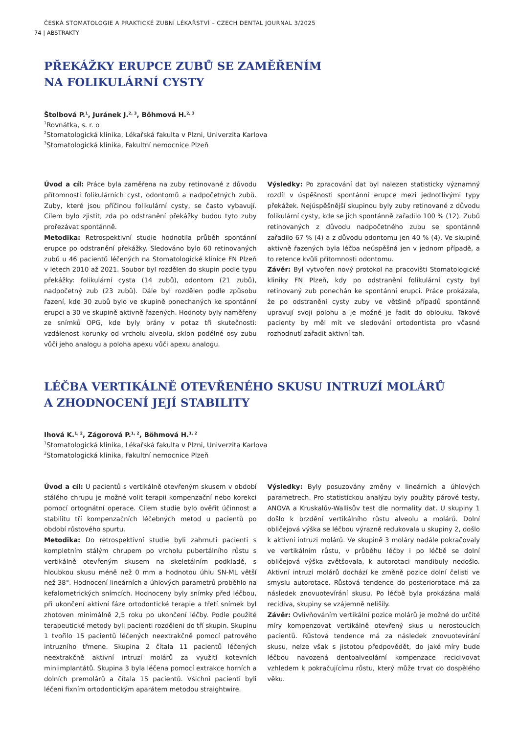ČESKÁ STOMATOLOGIE A PRAKTICKÉ ZUBNÍ LÉKAŘSTVÍ – CZECH DENTAL JOURNAL 3/2025
74 | ABSTRAKTY
PŘEKÁŽKY ERUPCE ZUBŮ SE ZAMĚŘENÍM
NA FOLIKULÁRNÍ CYSTY
Štolbová P.<sup>1</sup>, Juránek J.<sup>2, 3</sup>, Böhmová H.<sup>2, 3</sup>
<sup>1</sup> Rovnátka, s. r. o
<sup>2</sup> Stomatologická klinika, Lékařská fakulta v Plzni, Univerzita Karlova
<sup>3</sup> Stomatologická klinika, Fakultní nemocnice Plzeň
Úvod a cíl: Práce byla zaměřena na zuby retinované z důvodu přítomnosti folikulárních cyst, odontomů a nadpočetných zubů. Zuby, které jsou příčinou folikulární cysty, se často vybavují. Cílem bylo zjistit, zda po odstranění překážky budou tyto zuby prořezávat spontánně.
Metodika: Retrospektivní studie hodnotila průběh spontánní erupce po odstranění překážky. Sledováno bylo 60 retinovaných zubů u 46 pacientů léčených na Stomatologické klinice FN Plzeň v letech 2010 až 2021. Soubor byl rozdělen do skupin podle typu překážky: folikulární cysta (14 zubů), odontom (21 zubů), nadpočetný zub (23 zubů). Dále byl rozdělen podle způsobu řazení, kde 30 zubů bylo ve skupině ponechaných ke spontánní erupci a 30 ve skupině aktivně řazených. Hodnoty byly naměřeny ze snímků OPG, kde byly brány v potaz tři skutečnosti: vzdálenost korunky od vrcholu alveolu, sklon podélné osy zubu vůči jeho analogu a poloha apexu vůči apexu analogu.
Výsledky: Po zpracování dat byl nalezen statisticky významný rozdíl v úspěšnosti spontánní erupce mezi jednotlivými typy překážek. Nejúspěšnější skupinou byly zuby retinované z důvodu folikulární cysty, kde se jich spontánně zařadilo 100 % (12). Zubů retinovaných z důvodu nadpočetného zubu se spontánně zařadilo 67 % (4) a z důvodu odontomu jen 40 % (4). Ve skupině aktivně řazených byla léčba neúspěšná jen v jednom případě, a to retence kvůli přítomnosti odontomu.
Závěr: Byl vytvořen nový protokol na pracovišti Stomatologické kliniky FN Plzeň, kdy po odstranění folikulární cysty byl retinovaný zub ponechán ke spontánní erupci. Práce prokázala, že po odstranění cysty zuby ve většině případů spontánně upravují svoji polohu a je možné je řadit do oblouku. Takové pacienty by měl mít ve sledování ortodontista pro včasné rozhodnutí zařadit aktivní tah.
LÉČBA VERTIKÁLNĚ OTEVŘENÉHO SKUSU INTRUZÍ MOLÁRŮ
A ZHODNOCENÍ JEJÍ STABILITY
Ihová K.<sup>1, 2</sup>, Zágorová P.<sup>1, 2</sup>, Böhmová H.<sup>1, 2</sup>
<sup>1</sup> Stomatologická klinika, Lékařská fakulta v Plzni, Univerzita Karlova
<sup>2</sup> Stomatologická klinika, Fakultní nemocnice Plzeň
Úvod a cíl: U pacientů s vertikálně otevřeným skusem v období stálého chrupu je možné volit terapii kompenzační nebo korekci pomocí ortognátní operace. Cílem studie bylo ověřit účinnost a stabilitu tří kompenzačních léčebných metod u pacientů po období růstového spurtu.
Metodika: Do retrospektivní studie byli zahrnuti pacienti s kompletním stálým chrupem po vrcholu pubertálního růstu s vertikálně otevřeným skusem na skeletálním podkladě, s hloubkou skusu méně než 0 mm a hodnotou úhlu SN-ML větší než 38°. Hodnocení lineárních a úhlových parametrů proběhlo na kefalometrických snímcích. Hodnoceny byly snímky před léčbou, při ukončení aktivní fáze ortodontické terapie a třetí snímek byl zhotoven minimálně 2,5 roku po ukončení léčby. Podle použité terapeutické metody byli pacienti rozděleni do tří skupin. Skupinu 1 tvořilo 15 pacientů léčených neextrakčně pomocí patrového intruzního třmene. Skupina 2 čítala 11 pacientů léčených neextrakčně aktivní intruzí molárů za využití kotevních miniimplantátů. Skupina 3 byla léčena pomocí extrakce horních a dolních premolárů a čítala 15 pacientů. Všichni pacienti byli léčeni fixním ortodontickým aparátem metodou straightwire.
Výsledky: Byly posuzovány změny v lineárních a úhlových parametrech. Pro statistickou analýzu byly použity párové testy, ANOVA a Kruskalův-Wallisův test dle normality dat. U skupiny 1 došlo k brzdění vertikálního růstu alveolu a molárů. Dolní obličejová výška se léčbou výrazně redukovala u skupiny 2, došlo k aktivní intruzi molárů. Ve skupině 3 moláry nadále pokračovaly ve vertikálním růstu, v průběhu léčby i po léčbě se dolní obličejová výška zvětšovala, k autorotaci mandibuly nedošlo. Aktivní intruzí molárů dochází ke změně pozice dolní čelisti ve smyslu autorotace. Růstová tendence do posteriorotace má za následek znovuotevírání skusu. Po léčbě byla prokázána malá recidiva, skupiny se vzájemně nelišily.
Závěr: Ovlivňováním vertikální pozice molárů je možné do určité míry kompenzovat vertikálně otevřený skus u nerostoucích pacientů. Růstová tendence má za následek znovuotevírání skusu, nelze však s jistotou předpovědět, do jaké míry bude léčbou navozená dentoalveolární kompenzace recidivovat vzhledem k pokračujícímu růstu, který může trvat do dospělého věku.